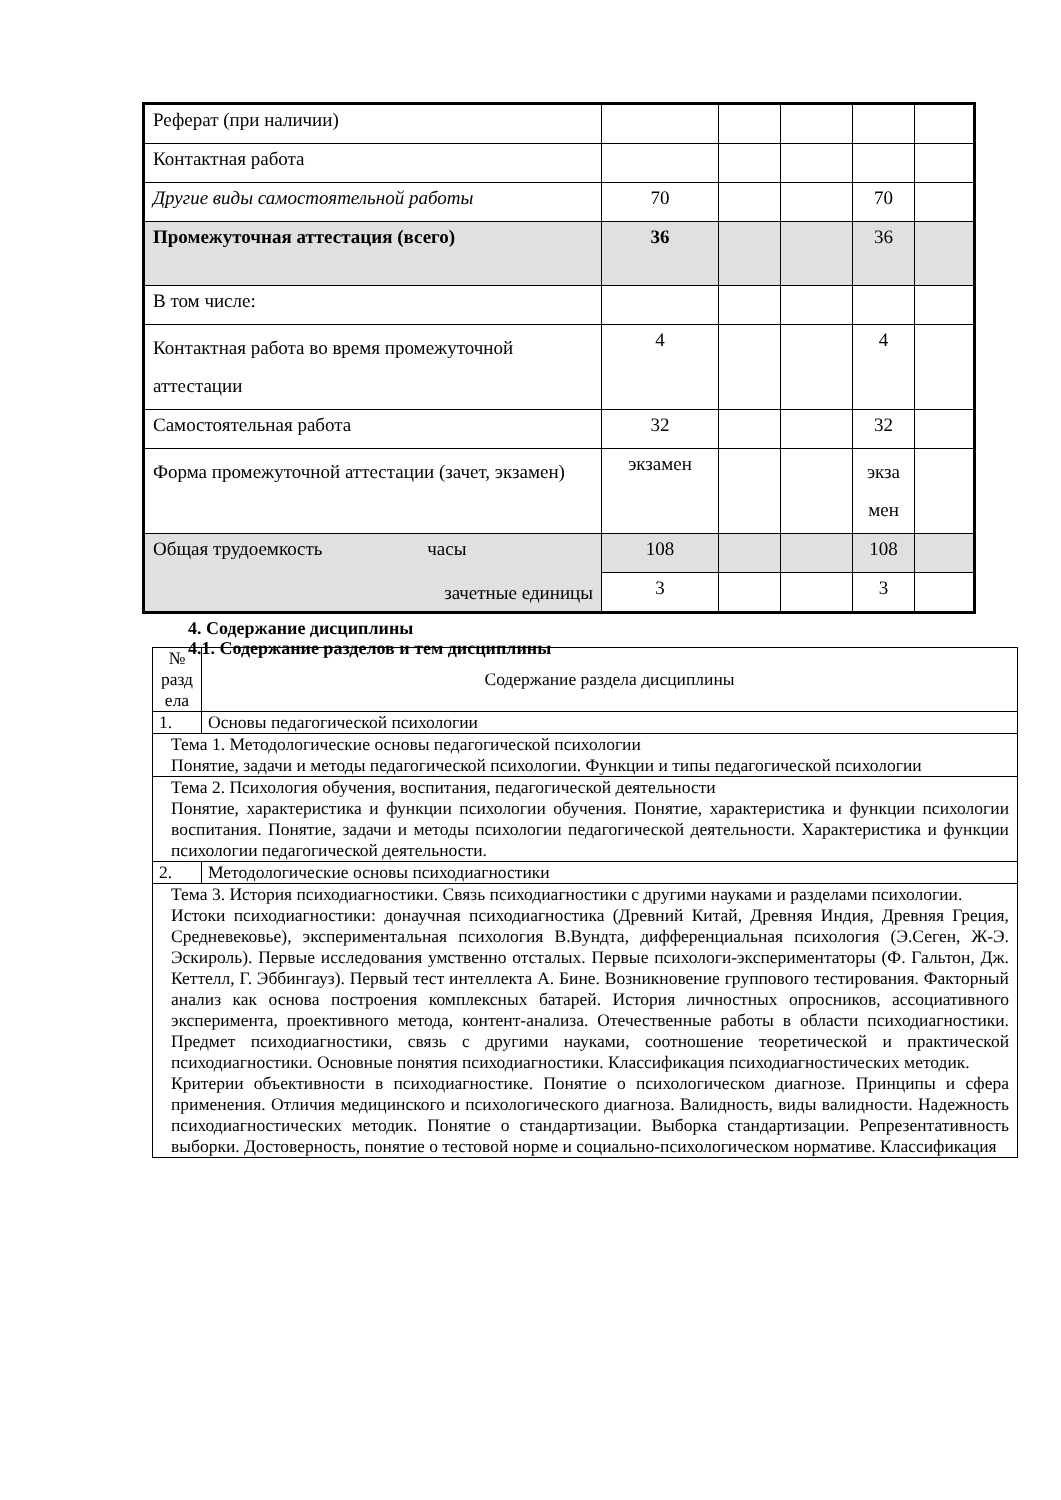| Реферат (при наличии) | | | | | |
| Контактная работа | | | | | |
| Другие виды самостоятельной работы | 70 | | | 70 | |
| Промежуточная аттестация (всего) | 36 | | | 36 | |
| В том числе: | | | | | |
| Контактная работа во время промежуточной аттестации | 4 | | | 4 | |
| Самостоятельная работа | 32 | | | 32 | |
| Форма промежуточной аттестации (зачет, экзамен) | экзамен | | | экза мен | |
| Общая трудоемкость часы зачетные единицы | 108 | | | 108 | |
| | 3 | | | 3 | |
4. Содержание дисциплины
4.1. Содержание разделов и тем дисциплины
| № разд ела | Содержание раздела дисциплины |
| 1. | Основы педагогической психологии |
| Тема 1. Методологические основы педагогической психологии Понятие, задачи и методы педагогической психологии. Функции и типы педагогической психологии | |
| Тема 2. Психология обучения, воспитания, педагогической деятельности Понятие, характеристика и функции психологии обучения. Понятие, характеристика и функции психологии воспитания. Понятие, задачи и методы психологии педагогической деятельности. Характеристика и функции психологии педагогической деятельности. | |
| 2. | Методологические основы психодиагностики |
| Тема 3. История психодиагностики. Связь психодиагностики с другими науками и разделами психологии. Истоки психодиагностики: донаучная психодиагностика (Древний Китай, Древняя Индия, Древняя Греция, Средневековье), экспериментальная психология В.Вундта, дифференциальная психология (Э.Сеген, Ж-Э. Эскироль). Первые исследования умственно отсталых. Первые психологи-экспериментаторы (Ф. Гальтон, Дж. Кеттелл, Г. Эббингауз). Первый тест интеллекта А. Бине. Возникновение группового тестирования. Факторный анализ как основа построения комплексных батарей. История личностных опросников, ассоциативного эксперимента, проективного метода, контент-анализа. Отечественные работы в области психодиагностики. Предмет психодиагностики, связь с другими науками, соотношение теоретической и практической психодиагностики. Основные понятия психодиагностики. Классификация психодиагностических методик. Критерии объективности в психодиагностике. Понятие о психологическом диагнозе. Принципы и сфера применения. Отличия медицинского и психологического диагноза. Валидность, виды валидности. Надежность психодиагностических методик. Понятие о стандартизации. Выборка стандартизации. Репрезентативность выборки. Достоверность, понятие о тестовой норме и социально-психологическом нормативе. Классификация | |